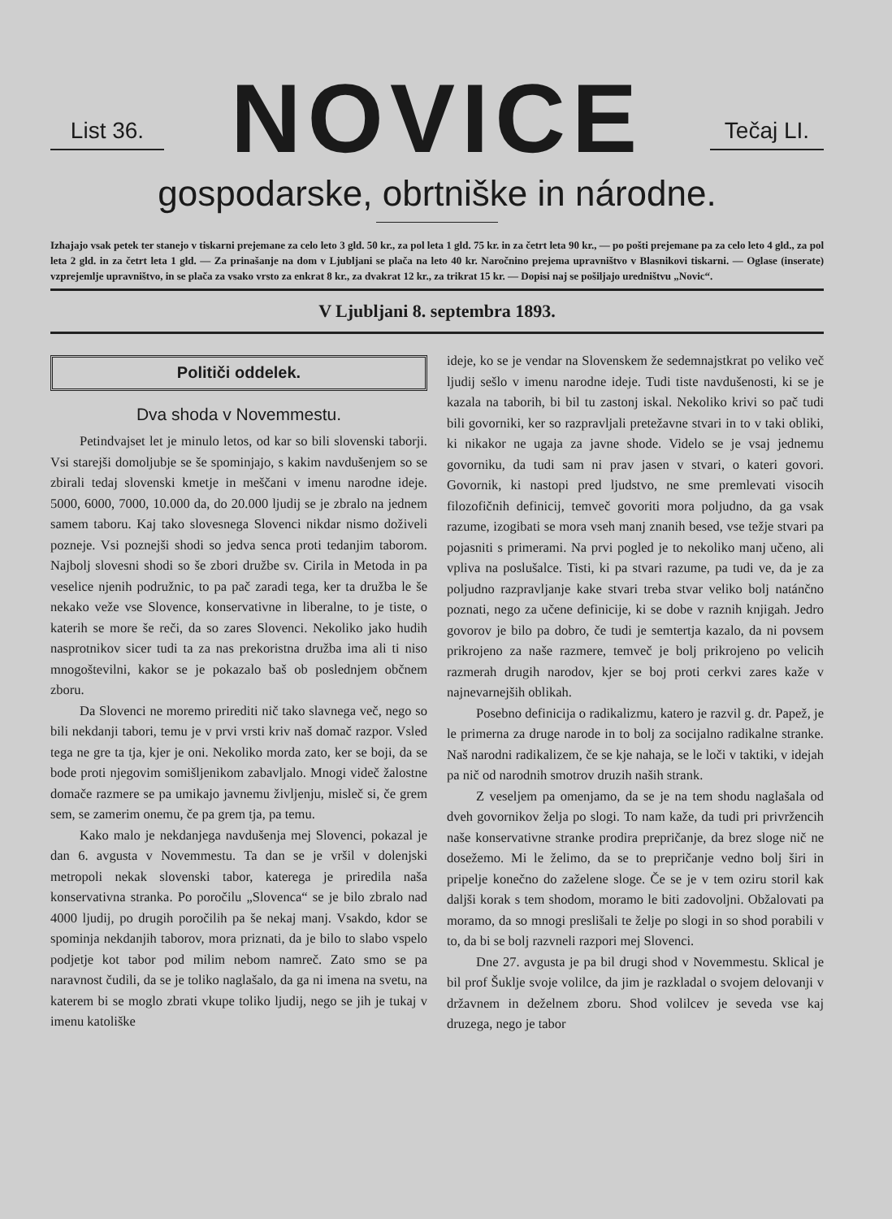List 36.
NOVICE
Tečaj LI.
gospodarske, obrtniške in národne.
Izhajajo vsak petek ter stanejo v tiskarni prejemane za celo leto 3 gld. 50 kr., za pol leta 1 gld. 75 kr. in za četrt leta 90 kr., — po pošti prejemane pa za celo leto 4 gld., za pol leta 2 gld. in za četrt leta 1 gld. — Za prinašanje na dom v Ljubljani se plača na leto 40 kr. Naročnino prejema upravništvo v Blasnikovi tiskarni. — Oglase (inserate) vzprejemlje upravništvo, in se plača za vsako vrsto za enkrat 8 kr., za dvakrat 12 kr., za trikrat 15 kr. — Dopisi naj se pošiljajo uredništvu „Novic“.
V Ljubljani 8. septembra 1893.
Političi oddelek.
Dva shoda v Novemmestu.
Petindvajset let je minulo letos, od kar so bili slovenski taborji. Vsi starejši domoljubje se še spominjajo, s kakim navdušenjem so se zbirali tedaj slovenski kmetje in meščani v imenu narodne ideje. 5000, 6000, 7000, 10.000 da, do 20.000 ljudij se je zbralo na jednem samem taboru. Kaj tako slovesnega Slovenci nikdar nismo doživeli pozneje. Vsi poznejši shodi so jedva senca proti tedanjim taborom. Najbolj slovesni shodi so še zbori družbe sv. Cirila in Metoda in pa veselice njenih podružnic, to pa pač zaradi tega, ker ta družba le še nekako veže vse Slovence, konservativne in liberalne, to je tiste, o katerih se more še reči, da so zares Slovenci. Nekoliko jako hudih nasprotnikov sicer tudi ta za nas prekoristna družba ima ali ti niso mnogoštevilni, kakor se je pokazalo baš ob poslednjem občnem zboru.
Da Slovenci ne moremo prirediti nič tako slavnega več, nego so bili nekdanji tabori, temu je v prvi vrsti kriv naš domač razpor. Vsled tega ne gre ta tja, kjer je oni. Nekoliko morda zato, ker se boji, da se bode proti njegovim somišljenikom zabavljalo. Mnogi videč žalostne domače razmere se pa umikajo javnemu življenju, misleč si, če grem sem, se zamerim onemu, če pa grem tja, pa temu.
Kako malo je nekdanjega navdušenja mej Slovenci, pokazal je dan 6. avgusta v Novemmestu. Ta dan se je vršil v dolenjski metropoli nekak slovenski tabor, katerega je priredila naša konservativna stranka. Po poročilu „Slovenca“ se je bilo zbralo nad 4000 ljudij, po drugih poročilih pa še nekaj manj. Vsakdo, kdor se spominja nekdanjih taborov, mora priznati, da je bilo to slabo vspelo podjetje kot tabor pod milim nebom namreč. Zato smo se pa naravnost čudili, da se je toliko naglašalo, da ga ni imena na svetu, na katerem bi se moglo zbrati vkupe toliko ljudij, nego se jih je tukaj v imenu katoliške
ideje, ko se je vendar na Slovenskem že sedemnajstkrat po veliko več ljudij sešlo v imenu narodne ideje. Tudi tiste navdušenosti, ki se je kazala na taborih, bi bil tu zastonj iskal. Nekoliko krivi so pač tudi bili govorniki, ker so razpravljali pretežavne stvari in to v taki obliki, ki nikakor ne ugaja za javne shode. Videlo se je vsaj jednemu govorniku, da tudi sam ni prav jasen v stvari, o kateri govori. Govornik, ki nastopi pred ljudstvo, ne sme premlevati visocih filozofičnih definicij, temveč govoriti mora poljudno, da ga vsak razume, izogibati se mora vseh manj znanih besed, vse težje stvari pa pojasniti s primerami. Na prvi pogled je to nekoliko manj učeno, ali vpliva na poslušalce. Tisti, ki pa stvari razume, pa tudi ve, da je za poljudno razpravljanje kake stvari treba stvar veliko bolj natánčno poznati, nego za učene definicije, ki se dobe v raznih knjigah. Jedro govorov je bilo pa dobro, če tudi je semtertja kazalo, da ni povsem prikrojeno za naše razmere, temveč je bolj prikrojeno po velicih razmerah drugih narodov, kjer se boj proti cerkvi zares kaže v najnevarnejših oblikah.
Posebno definicija o radikalizmu, katero je razvil g. dr. Papež, je le primerna za druge narode in to bolj za socijalno radikalne stranke. Naš narodni radikalizem, če se kje nahaja, se le loči v taktiki, v idejah pa nič od narodnih smotrov druzih naših strank.
Z veseljem pa omenjamo, da se je na tem shodu naglašala od dveh govornikov želja po slogi. To nam kaže, da tudi pri privržencih naše konservativne stranke prodira prepričanje, da brez sloge nič ne dosežemo. Mi le želimo, da se to prepričanje vedno bolj širi in pripelje konečno do zaželene sloge. Če se je v tem oziru storil kak daljši korak s tem shodom, moramo le biti zadovoljni. Obžalovati pa moramo, da so mnogi preslišali te želje po slogi in so shod porabili v to, da bi se bolj razvneli razpori mej Slovenci.
Dne 27. avgusta je pa bil drugi shod v Novemmestu. Sklical je bil prof Šuklje svoje volilce, da jim je razkladal o svojem delovanji v državnem in deželnem zboru. Shod volilcev je seveda vse kaj druzega, nego je tabor